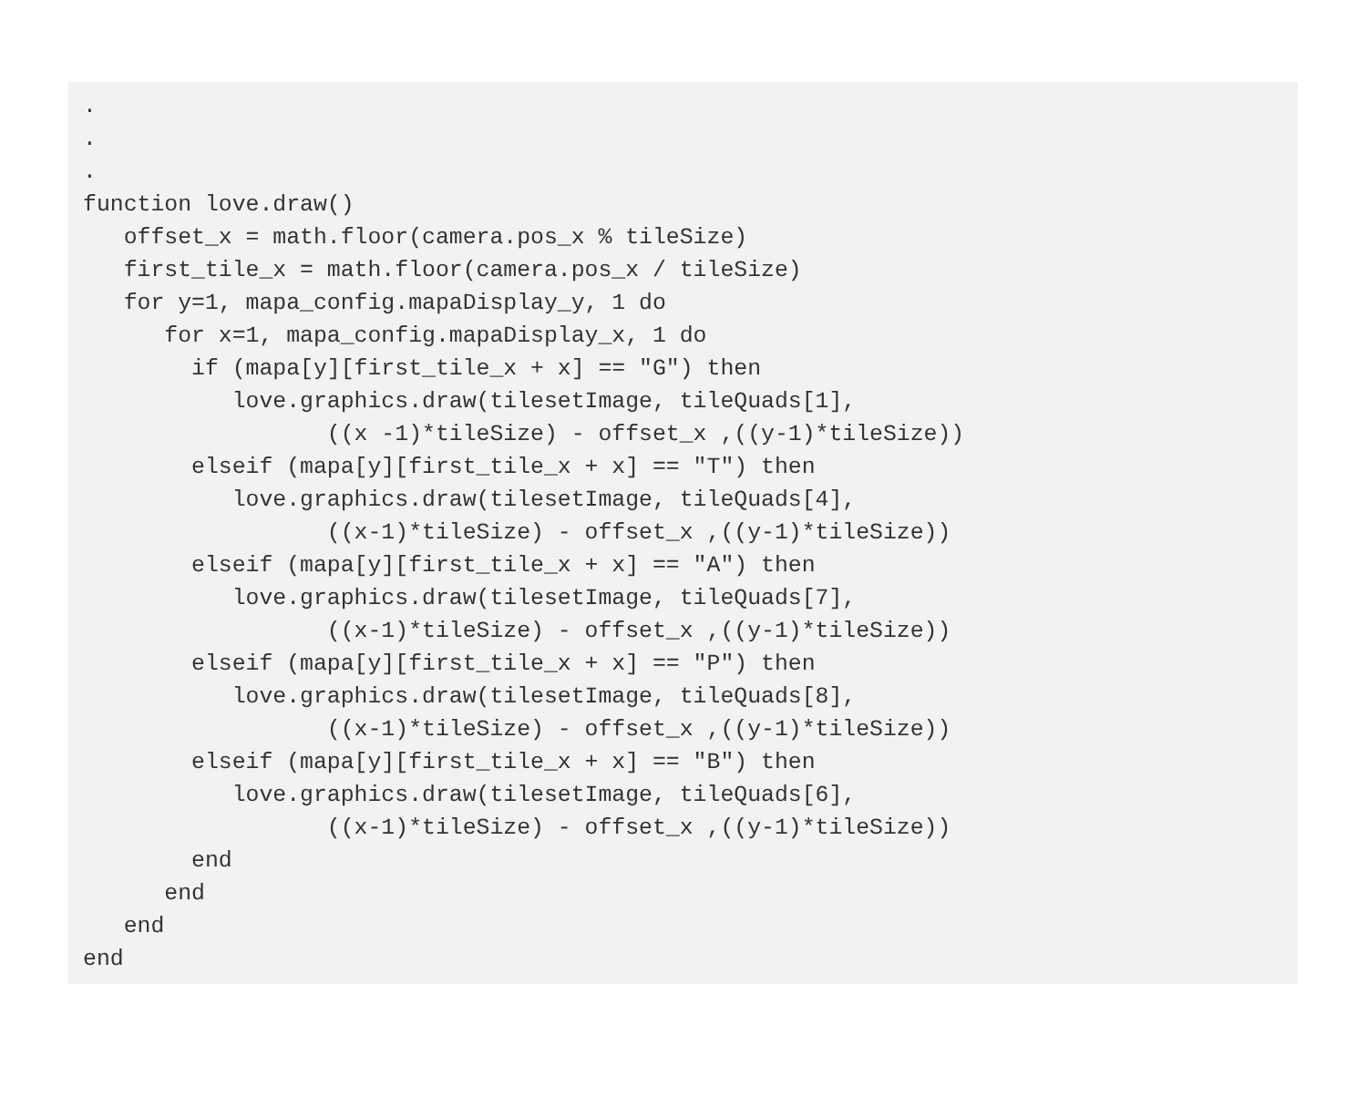. . . function love.draw() offset_x = math.floor(camera.pos_x % tileSize) first_tile_x = math.floor(camera.pos_x / tileSize) for y=1, mapa_config.mapaDisplay_y, 1 do for x=1, mapa_config.mapaDisplay_x, 1 do if (mapa[y][first_tile_x + x] == "G") then love.graphics.draw(tilesetImage, tileQuads[1], ((x -1)*tileSize) - offset_x ,((y-1)*tileSize)) elseif (mapa[y][first_tile_x + x] == "T") then love.graphics.draw(tilesetImage, tileQuads[4], ((x-1)*tileSize) - offset_x ,((y-1)*tileSize)) elseif (mapa[y][first_tile_x + x] == "A") then love.graphics.draw(tilesetImage, tileQuads[7], ((x-1)*tileSize) - offset_x ,((y-1)*tileSize)) elseif (mapa[y][first_tile_x + x] == "P") then love.graphics.draw(tilesetImage, tileQuads[8], ((x-1)*tileSize) - offset_x ,((y-1)*tileSize)) elseif (mapa[y][first_tile_x + x] == "B") then love.graphics.draw(tilesetImage, tileQuads[6], ((x-1)*tileSize) - offset_x ,((y-1)*tileSize)) end end end end